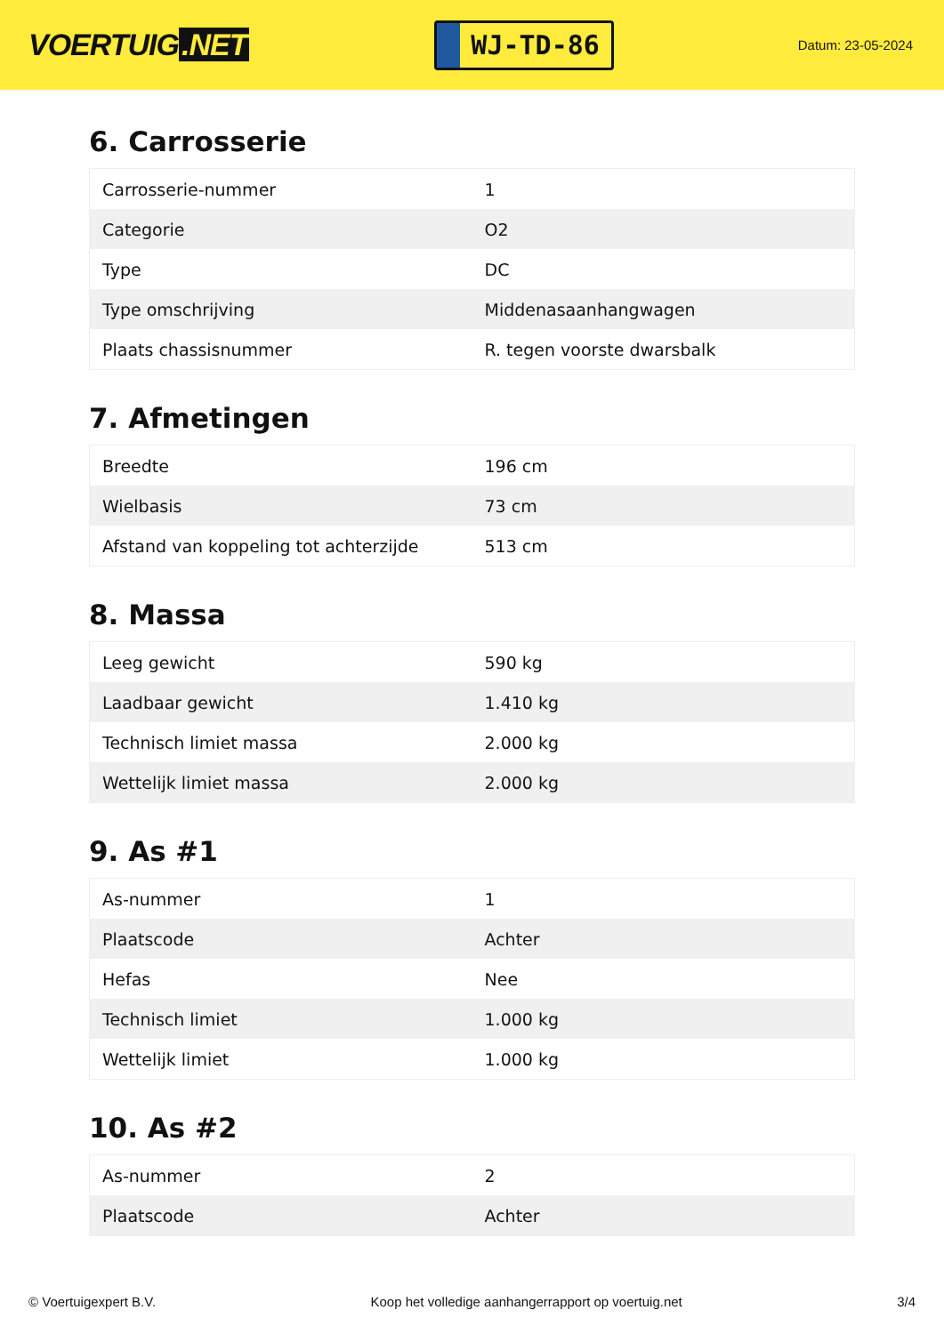VOERTUIG.NET
WJ-TD-86
Datum: 23-05-2024
6. Carrosserie
| Carrosserie-nummer | 1 |
| Categorie | O2 |
| Type | DC |
| Type omschrijving | Middenasaanhangwagen |
| Plaats chassisnummer | R. tegen voorste dwarsbalk |
7. Afmetingen
| Breedte | 196 cm |
| Wielbasis | 73 cm |
| Afstand van koppeling tot achterzijde | 513 cm |
8. Massa
| Leeg gewicht | 590 kg |
| Laadbaar gewicht | 1.410 kg |
| Technisch limiet massa | 2.000 kg |
| Wettelijk limiet massa | 2.000 kg |
9. As #1
| As-nummer | 1 |
| Plaatscode | Achter |
| Hefas | Nee |
| Technisch limiet | 1.000 kg |
| Wettelijk limiet | 1.000 kg |
10. As #2
| As-nummer | 2 |
| Plaatscode | Achter |
© Voertuigexpert B.V. Koop het volledige aanhangerrapport op voertuig.net 3/4